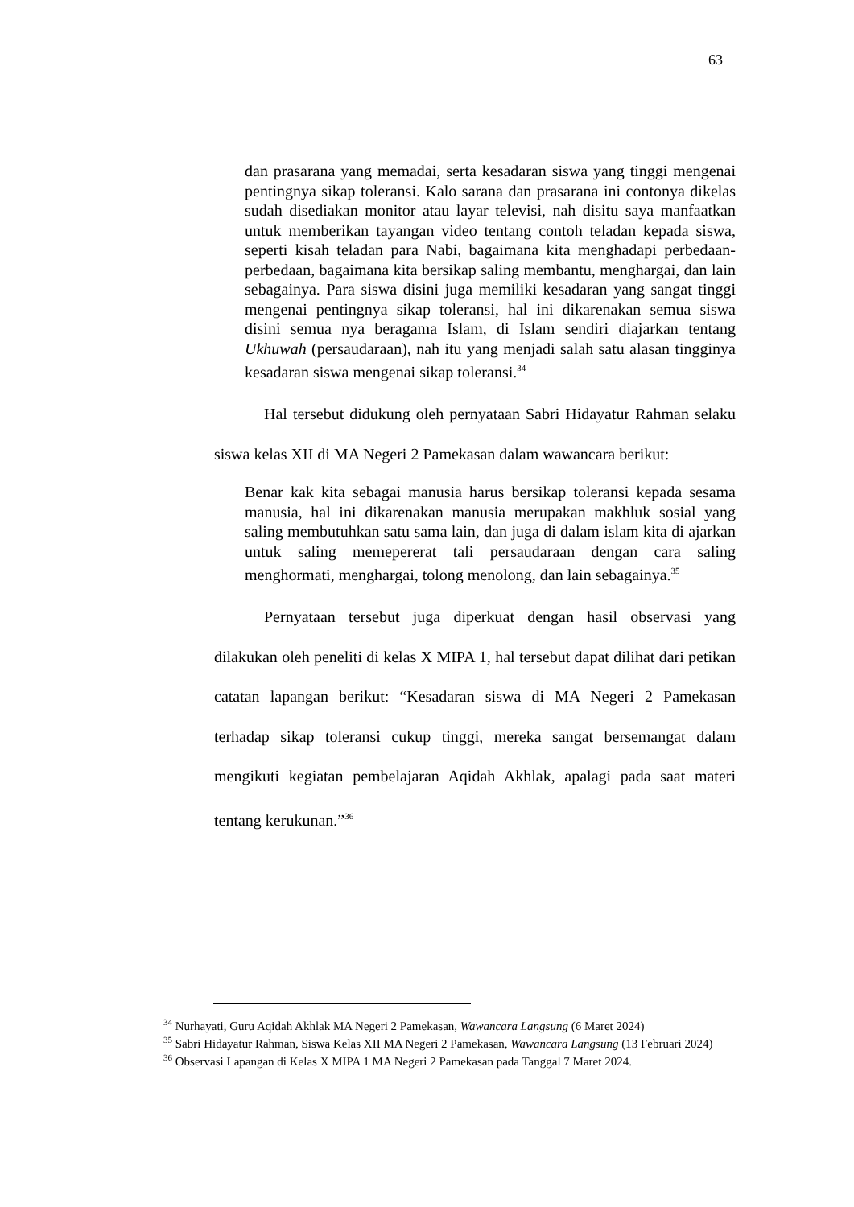63
dan prasarana yang memadai, serta kesadaran siswa yang tinggi mengenai pentingnya sikap toleransi. Kalo sarana dan prasarana ini contonya dikelas sudah disediakan monitor atau layar televisi, nah disitu saya manfaatkan untuk memberikan tayangan video tentang contoh teladan kepada siswa, seperti kisah teladan para Nabi, bagaimana kita menghadapi perbedaan-perbedaan, bagaimana kita bersikap saling membantu, menghargai, dan lain sebagainya. Para siswa disini juga memiliki kesadaran yang sangat tinggi mengenai pentingnya sikap toleransi, hal ini dikarenakan semua siswa disini semua nya beragama Islam, di Islam sendiri diajarkan tentang Ukhuwah (persaudaraan), nah itu yang menjadi salah satu alasan tingginya kesadaran siswa mengenai sikap toleransi.<sup>34</sup>
Hal tersebut didukung oleh pernyataan Sabri Hidayatur Rahman selaku siswa kelas XII di MA Negeri 2 Pamekasan dalam wawancara berikut:
Benar kak kita sebagai manusia harus bersikap toleransi kepada sesama manusia, hal ini dikarenakan manusia merupakan makhluk sosial yang saling membutuhkan satu sama lain, dan juga di dalam islam kita di ajarkan untuk saling memepererat tali persaudaraan dengan cara saling menghormati, menghargai, tolong menolong, dan lain sebagainya.<sup>35</sup>
Pernyataan tersebut juga diperkuat dengan hasil observasi yang dilakukan oleh peneliti di kelas X MIPA 1, hal tersebut dapat dilihat dari petikan catatan lapangan berikut: “Kesadaran siswa di MA Negeri 2 Pamekasan terhadap sikap toleransi cukup tinggi, mereka sangat bersemangat dalam mengikuti kegiatan pembelajaran Aqidah Akhlak, apalagi pada saat materi tentang kerukunan.”<sup>36</sup>
<sup>34</sup> Nurhayati, Guru Aqidah Akhlak MA Negeri 2 Pamekasan, Wawancara Langsung (6 Maret 2024)
<sup>35</sup> Sabri Hidayatur Rahman, Siswa Kelas XII MA Negeri 2 Pamekasan, Wawancara Langsung (13 Februari 2024)
<sup>36</sup> Observasi Lapangan di Kelas X MIPA 1 MA Negeri 2 Pamekasan pada Tanggal 7 Maret 2024.